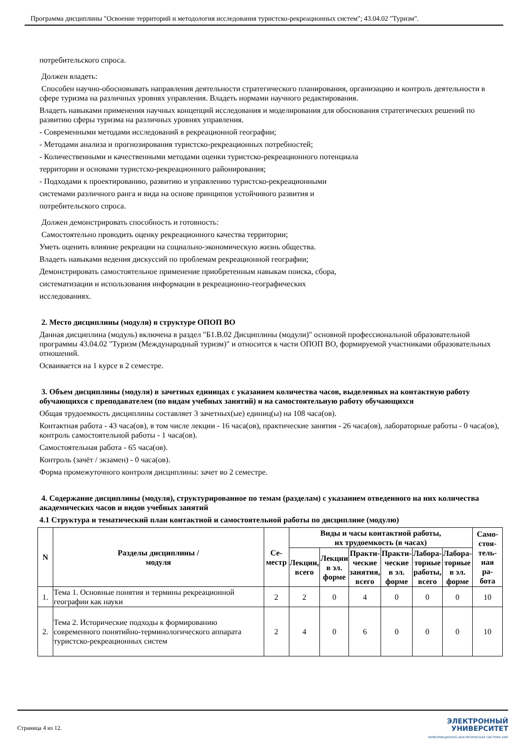Программа дисциплины "Освоение территорий и методология исследования туристско-рекреационных систем"; 43.04.02 "Туризм".
потребительского спроса.
Должен владеть:
Способен научно-обосновывать направления деятельности стратегического планирования, организацию и контроль деятельности в сфере туризма на различных уровнях управления. Владеть нормами научного редактирования.
Владеть навыками применения научных концепций исследования и моделирования для обоснования стратегических решений по развитию сферы туризма на различных уровнях управления.
- Современными методами исследований в рекреационной географии;
- Методами анализа и прогнозирования туристско-рекреационных потребностей;
- Количественными и качественными методами оценки туристско-рекреационного потенциала
территории и основами туристско-рекреационного районирования;
- Подходами к проектированию, развитию и управлению туристско-рекреационными
системами различного ранга и вида на основе принципов устойчивого развития и
потребительского спроса.
Должен демонстрировать способность и готовность:
Самостоятельно проводить оценку рекреационного качества территории;
Уметь оценить влияние рекреации на социально-экономическую жизнь общества.
Владеть навыками ведения дискуссий по проблемам рекреационной географии;
Демонстрировать самостоятельное применение приобретенным навыкам поиска, сбора,
систематизации и использования информации в рекреационно-географических
исследованиях.
2. Место дисциплины (модуля) в структуре ОПОП ВО
Данная дисциплина (модуль) включена в раздел "Б1.В.02 Дисциплины (модули)" основной профессиональной образовательной программы 43.04.02 "Туризм (Международный туризм)" и относится к части ОПОП ВО, формируемой участниками образовательных отношений.
Осваивается на 1 курсе в 2 семестре.
3. Объем дисциплины (модуля) в зачетных единицах с указанием количества часов, выделенных на контактную работу обучающихся с преподавателем (по видам учебных занятий) и на самостоятельную работу обучающихся
Общая трудоемкость дисциплины составляет 3 зачетных(ые) единиц(ы) на 108 часа(ов).
Контактная работа - 43 часа(ов), в том числе лекции - 16 часа(ов), практические занятия - 26 часа(ов), лабораторные работы - 0 часа(ов), контроль самостоятельной работы - 1 часа(ов).
Самостоятельная работа - 65 часа(ов).
Контроль (зачёт / экзамен) - 0 часа(ов).
Форма промежуточного контроля дисциплины: зачет во 2 семестре.
4. Содержание дисциплины (модуля), структурированное по темам (разделам) с указанием отведенного на них количества академических часов и видов учебных занятий
4.1 Структура и тематический план контактной и самостоятельной работы по дисциплине (модулю)
| N | Разделы дисциплины / модуля | Се- местр | Виды и часы контактной работы, их трудоемкость (в часах) | | | | | | Само- стоя- тель- ная ра- бота |
| --- | --- | --- | --- | --- | --- | --- | --- | --- | --- |
| | | | Лекции, всего | Лекции в эл. форме | Практи- ческие занятия, всего | Практи- ческие в эл. форме | Лабора- торные работы, всего | Лабора- торные в эл. форме | |
| 1. | Тема 1. Основные понятия и термины рекреационной географии как науки | 2 | 2 | 0 | 4 | 0 | 0 | 0 | 10 |
| 2. | Тема 2. Исторические подходы к формированию современного понятийно-терминологического аппарата туристско-рекреационных систем | 2 | 4 | 0 | 6 | 0 | 0 | 0 | 10 |
Страница 4 из 12.
ЭЛЕКТРОННЫЙ
УНИВЕРСИТЕТ
ИНФОРМАЦИОННО-АНАЛИТИЧЕСКАЯ СИСТЕМА КФУ